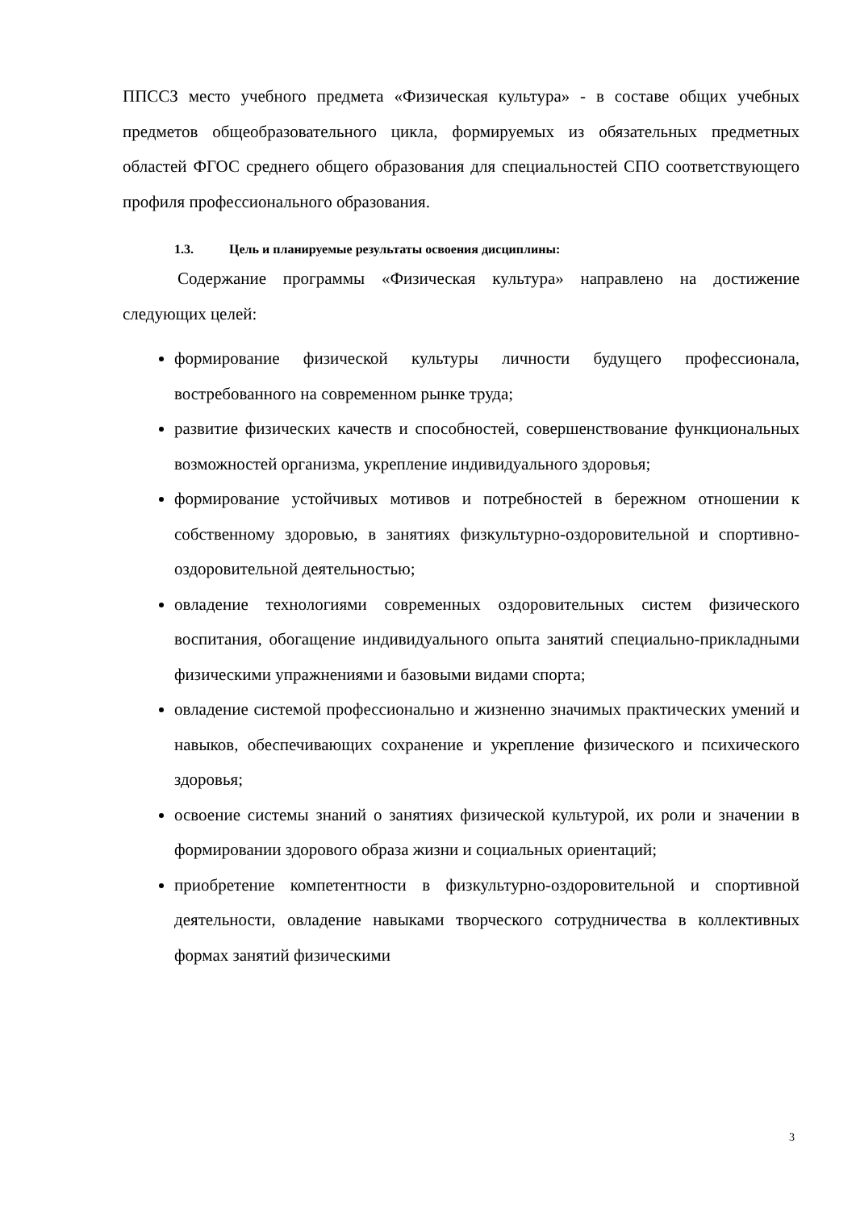ППССЗ место учебного предмета «Физическая культура» - в составе общих учебных предметов общеобразовательного цикла, формируемых из обязательных предметных областей ФГОС среднего общего образования для специальностей СПО соответствующего профиля профессионального образования.
1.3. Цель и планируемые результаты освоения дисциплины:
Содержание программы «Физическая культура» направлено на достижение следующих целей:
формирование физической культуры личности будущего профессионала, востребованного на современном рынке труда;
развитие физических качеств и способностей, совершенствование функциональных возможностей организма, укрепление индивидуального здоровья;
формирование устойчивых мотивов и потребностей в бережном отношении к собственному здоровью, в занятиях физкультурно-оздоровительной и спортивно-оздоровительной деятельностью;
овладение технологиями современных оздоровительных систем физического воспитания, обогащение индивидуального опыта занятий специально-прикладными физическими упражнениями и базовыми видами спорта;
овладение системой профессионально и жизненно значимых практических умений и навыков, обеспечивающих сохранение и укрепление физического и психического здоровья;
освоение системы знаний о занятиях физической культурой, их роли и значении в формировании здорового образа жизни и социальных ориентаций;
приобретение компетентности в физкультурно-оздоровительной и спортивной деятельности, овладение навыками творческого сотрудничества в коллективных формах занятий физическими
3